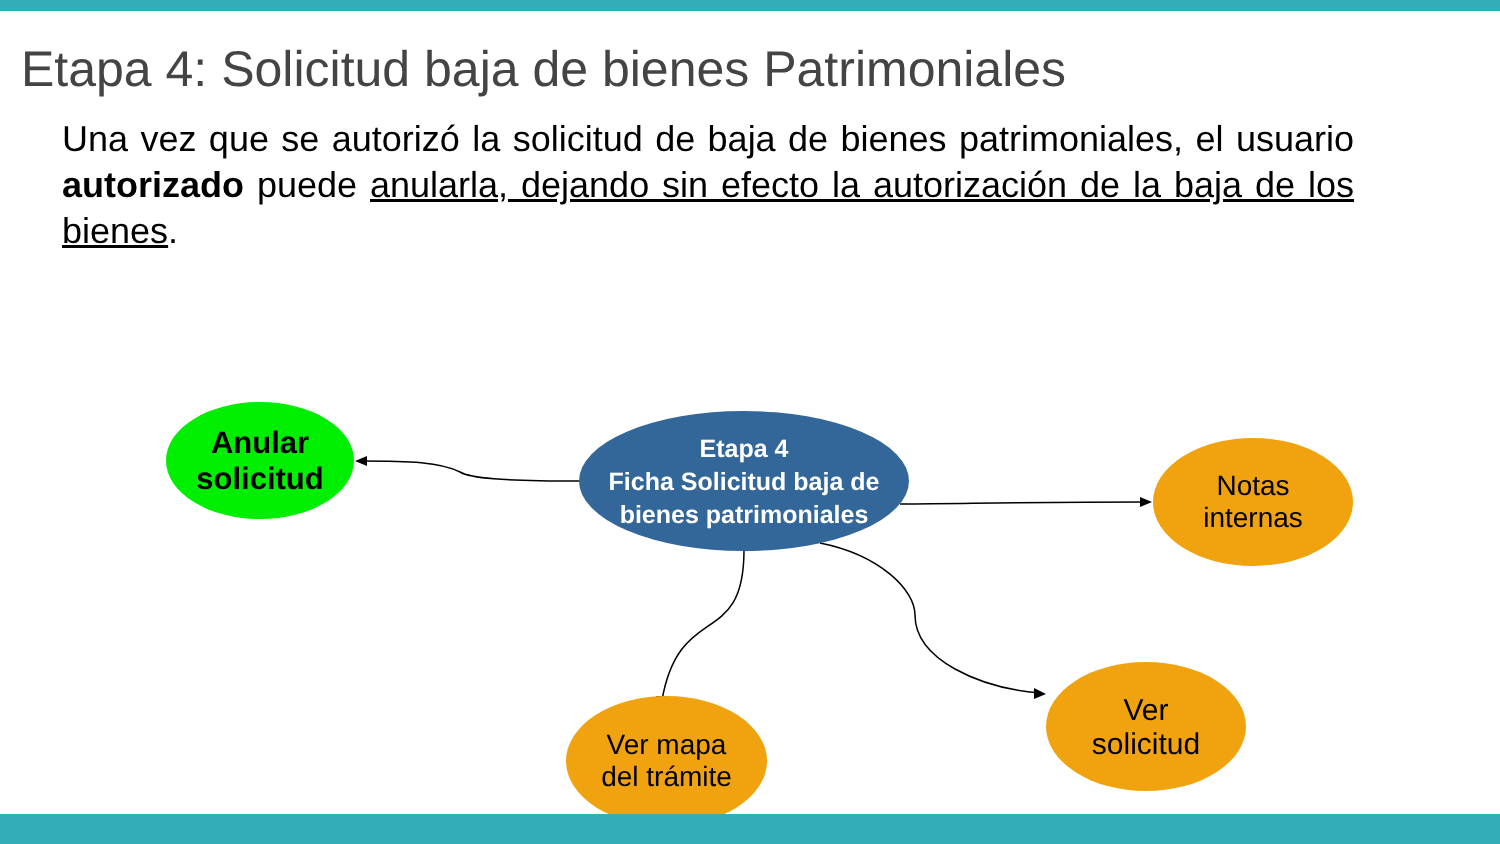Etapa 4: Solicitud baja de bienes Patrimoniales
Una vez que se autorizó la solicitud de baja de bienes patrimoniales, el usuario autorizado puede anularla, dejando sin efecto la autorización de la baja de los bienes.
Anular
solicitud
Etapa 4
Ficha Solicitud baja de
bienes patrimoniales
Notas
internas
Ver mapa
del trámite
Ver
solicitud